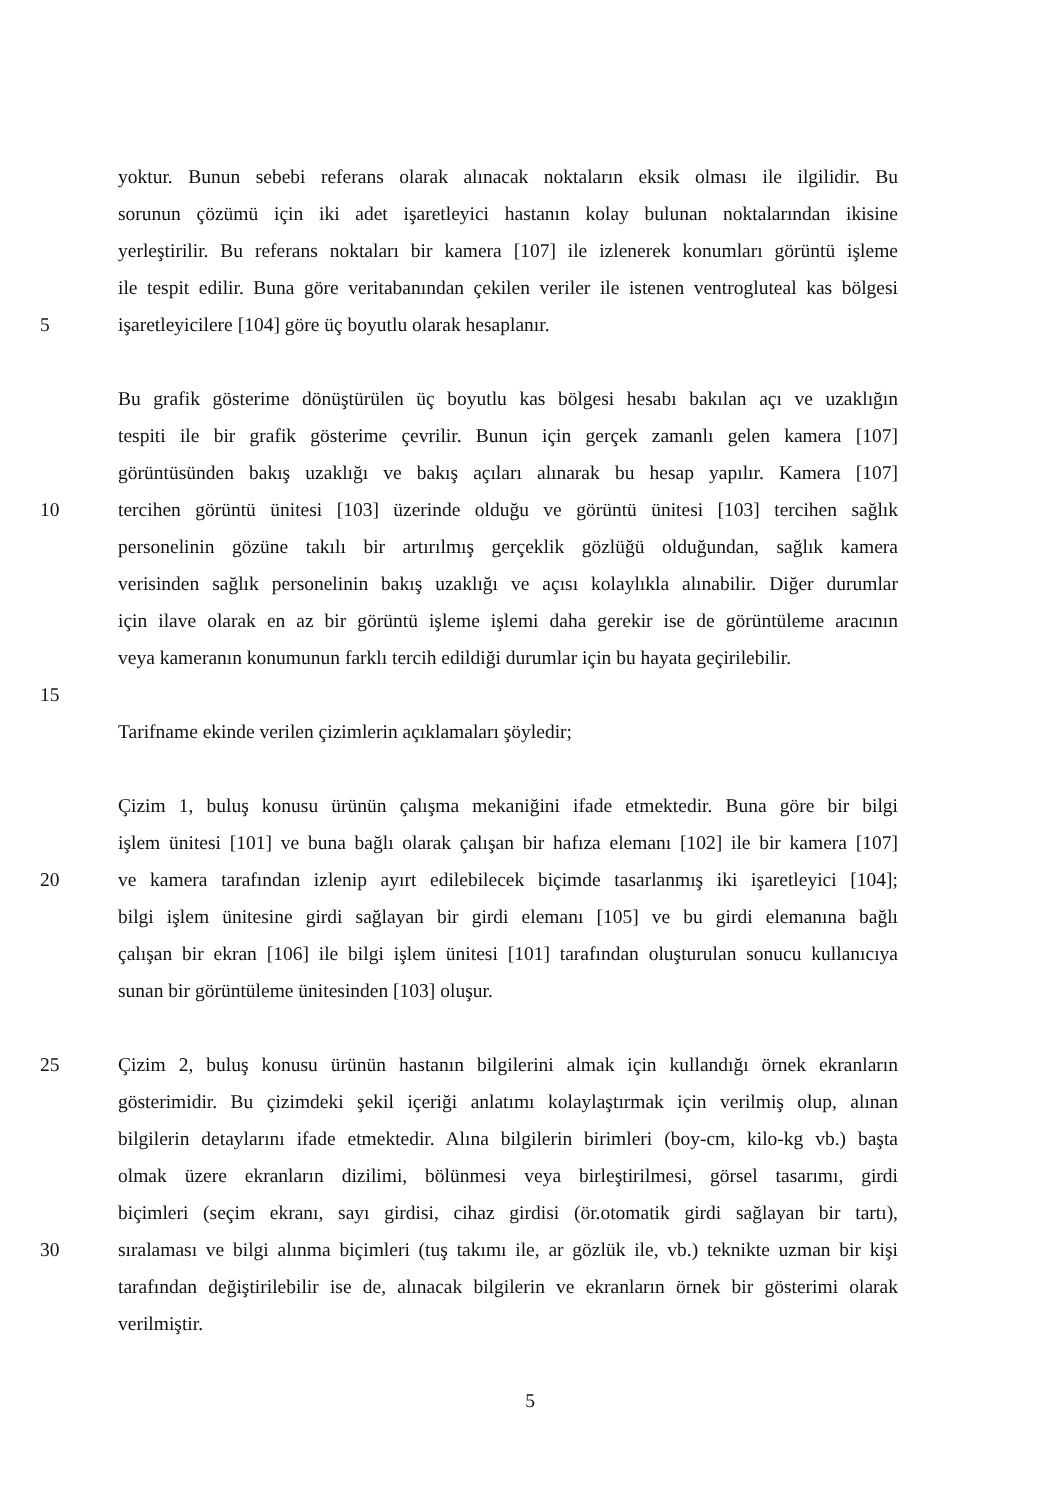yoktur. Bunun sebebi referans olarak alınacak noktaların eksik olması ile ilgilidir. Bu
sorunun çözümü için iki adet işaretleyici hastanın kolay bulunan noktalarından ikisine
yerleştirilir. Bu referans noktaları bir kamera [107] ile izlenerek konumları görüntü işleme
ile tespit edilir. Buna göre veritabanından çekilen veriler ile istenen ventrogluteal kas bölgesi
5 işaretleyicilere [104] göre üç boyutlu olarak hesaplanır.
Bu grafik gösterime dönüştürülen üç boyutlu kas bölgesi hesabı bakılan açı ve uzaklığın
tespiti ile bir grafik gösterime çevrilir. Bunun için gerçek zamanlı gelen kamera [107]
görüntüsünden bakış uzaklığı ve bakış açıları alınarak bu hesap yapılır. Kamera [107]
10 tercihen görüntü ünitesi [103] üzerinde olduğu ve görüntü ünitesi [103] tercihen sağlık
personelinin gözüne takılı bir artırılmış gerçeklik gözlüğü olduğundan, sağlık kamera
verisinden sağlık personelinin bakış uzaklığı ve açısı kolaylıkla alınabilir. Diğer durumlar
için ilave olarak en az bir görüntü işleme işlemi daha gerekir ise de görüntüleme aracının
veya kameranın konumunun farklı tercih edildiği durumlar için bu hayata geçirilebilir.
15
Tarifname ekinde verilen çizimlerin açıklamaları şöyledir;
Çizim 1, buluş konusu ürünün çalışma mekaniğini ifade etmektedir. Buna göre bir bilgi
işlem ünitesi [101] ve buna bağlı olarak çalışan bir hafıza elemanı [102] ile bir kamera [107]
20 ve kamera tarafından izlenip ayırt edilebilecek biçimde tasarlanmış iki işaretleyici [104];
bilgi işlem ünitesine girdi sağlayan bir girdi elemanı [105] ve bu girdi elemanına bağlı
çalışan bir ekran [106] ile bilgi işlem ünitesi [101] tarafından oluşturulan sonucu kullanıcıya
sunan bir görüntüleme ünitesinden [103] oluşur.
25 Çizim 2, buluş konusu ürünün hastanın bilgilerini almak için kullandığı örnek ekranların
gösterimidir. Bu çizimdeki şekil içeriği anlatımı kolaylaştırmak için verilmiş olup, alınan
bilgilerin detaylarını ifade etmektedir. Alına bilgilerin birimleri (boy-cm, kilo-kg vb.) başta
olmak üzere ekranların dizilimi, bölünmesi veya birleştirilmesi, görsel tasarımı, girdi
biçimleri (seçim ekranı, sayı girdisi, cihaz girdisi (ör.otomatik girdi sağlayan bir tartı),
30 sıralaması ve bilgi alınma biçimleri (tuş takımı ile, ar gözlük ile, vb.) teknikte uzman bir kişi
tarafından değiştirilebilir ise de, alınacak bilgilerin ve ekranların örnek bir gösterimi olarak
verilmiştir.
5